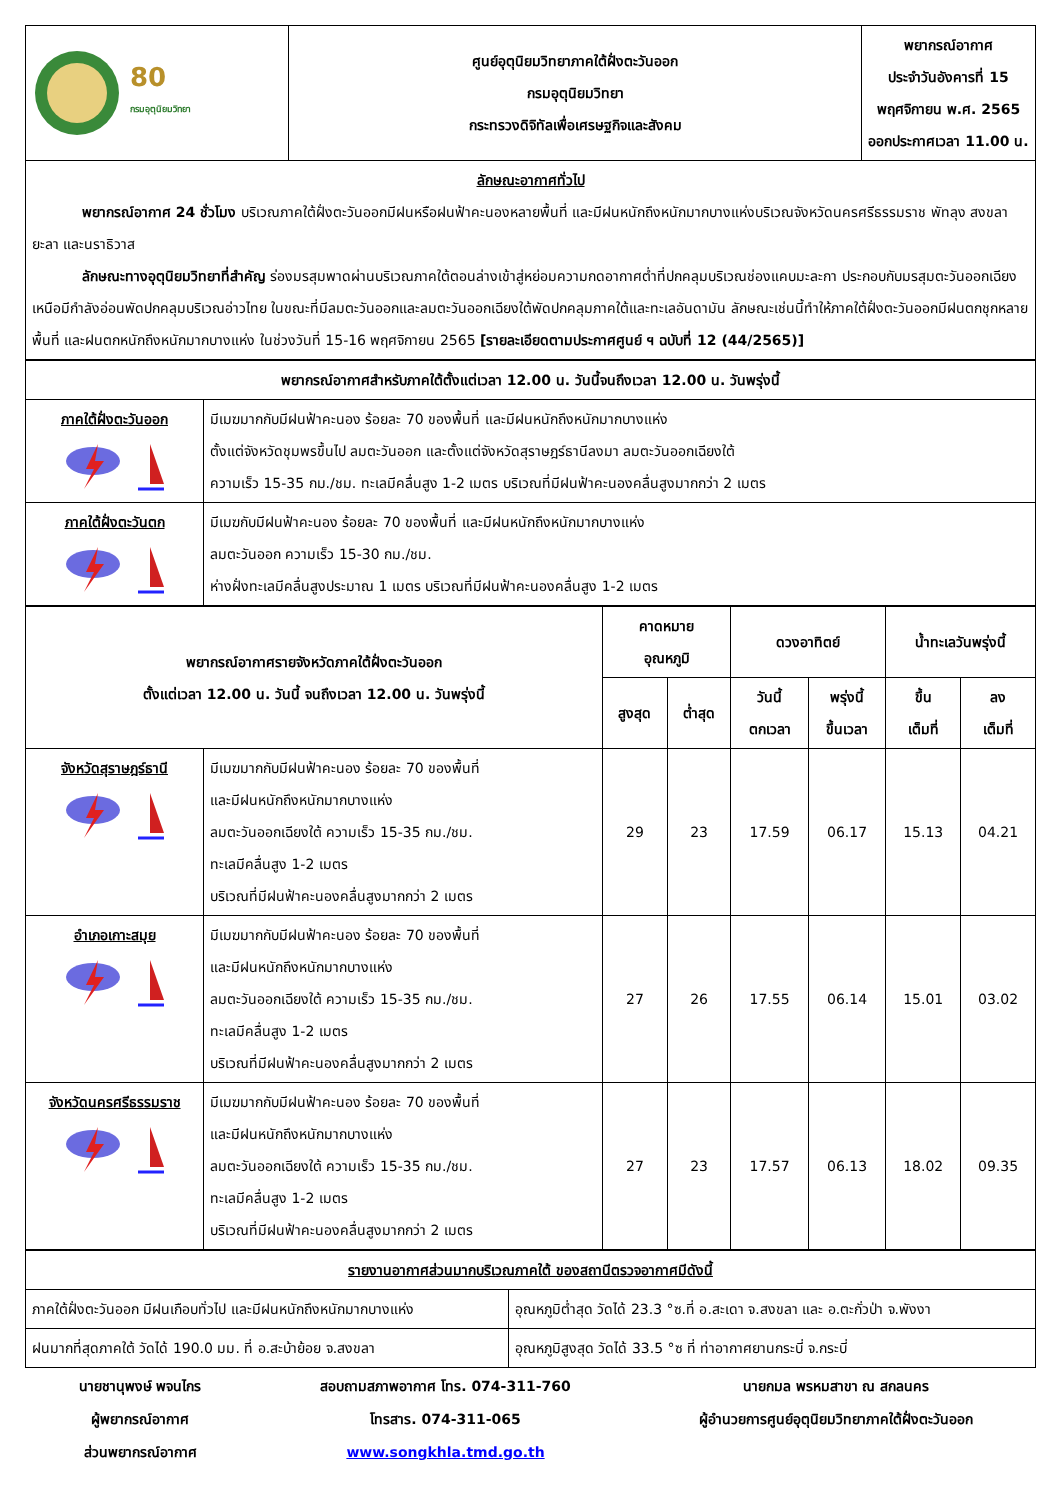| 80 กรมอุตุนิยมวิทยา | ศูนย์อุตุนิยมวิทยาภาคใต้ฝั่งตะวันออก กรมอุตุนิยมวิทยา กระทรวงดิจิทัลเพื่อเศรษฐกิจและสังคม | พยากรณ์อากาศ ประจำวันอังคารที่ 15 พฤศจิกายน พ.ศ. 2565 ออกประกาศเวลา 11.00 น. |
| ลักษณะอากาศทั่วไป พยากรณ์อากาศ 24 ชั่วโมง บริเวณภาคใต้ฝั่งตะวันออกมีฝนหรือฝนฟ้าคะนองหลายพื้นที่ และมีฝนหนักถึงหนักมากบางแห่งบริเวณจังหวัดนครศรีธรรมราช พัทลุง สงขลา ยะลา และนราธิวาส ลักษณะทางอุตุนิยมวิทยาที่สำคัญ ร่องมรสุมพาดผ่านบริเวณภาคใต้ตอนล่างเข้าสู่หย่อมความกดอากาศต่ำที่ปกคลุมบริเวณช่องแคบมะละกา ประกอบกับมรสุมตะวันออกเฉียงเหนือมีกำลังอ่อนพัดปกคลุมบริเวณอ่าวไทย ในขณะที่มีลมตะวันออกและลมตะวันออกเฉียงใต้พัดปกคลุมภาคใต้และทะเลอันดามัน ลักษณะเช่นนี้ทำให้ภาคใต้ฝั่งตะวันออกมีฝนตกชุกหลายพื้นที่ และฝนตกหนักถึงหนักมากบางแห่ง ในช่วงวันที่ 15-16 พฤศจิกายน 2565 [รายละเอียดตามประกาศศูนย์ ฯ ฉบับที่ 12 (44/2565)] | | |
| พยากรณ์อากาศสำหรับภาคใต้ตั้งแต่เวลา 12.00 น. วันนี้จนถึงเวลา 12.00 น. วันพรุ่งนี้ | |
| ภาคใต้ฝั่งตะวันออก | มีเมฆมากกับมีฝนฟ้าคะนอง ร้อยละ 70 ของพื้นที่ และมีฝนหนักถึงหนักมากบางแห่ง ตั้งแต่จังหวัดชุมพรขึ้นไป ลมตะวันออก และตั้งแต่จังหวัดสุราษฎร์ธานีลงมา ลมตะวันออกเฉียงใต้ ความเร็ว 15-35 กม./ชม. ทะเลมีคลื่นสูง 1-2 เมตร บริเวณที่มีฝนฟ้าคะนองคลื่นสูงมากกว่า 2 เมตร |
| ภาคใต้ฝั่งตะวันตก | มีเมฆกับมีฝนฟ้าคะนอง ร้อยละ 70 ของพื้นที่ และมีฝนหนักถึงหนักมากบางแห่ง ลมตะวันออก ความเร็ว 15-30 กม./ชม. ห่างฝั่งทะเลมีคลื่นสูงประมาณ 1 เมตร บริเวณที่มีฝนฟ้าคะนองคลื่นสูง 1-2 เมตร |
| พยากรณ์อากาศรายจังหวัดภาคใต้ฝั่งตะวันออก ตั้งแต่เวลา 12.00 น. วันนี้ จนถึงเวลา 12.00 น. วันพรุ่งนี้ | | คาดหมาย อุณหภูมิ | | ดวงอาทิตย์ | | น้ำทะเลวันพรุ่งนี้ | |
| --- | --- | --- | --- | --- | --- | --- | --- |
| | | สูงสุด | ต่ำสุด | วันนี้ ตกเวลา | พรุ่งนี้ ขึ้นเวลา | ขึ้น เต็มที่ | ลง เต็มที่ |
| จังหวัดสุราษฎร์ธานี | มีเมฆมากกับมีฝนฟ้าคะนอง ร้อยละ 70 ของพื้นที่ และมีฝนหนักถึงหนักมากบางแห่ง ลมตะวันออกเฉียงใต้ ความเร็ว 15-35 กม./ชม. ทะเลมีคลื่นสูง 1-2 เมตร บริเวณที่มีฝนฟ้าคะนองคลื่นสูงมากกว่า 2 เมตร | 29 | 23 | 17.59 | 06.17 | 15.13 | 04.21 |
| อำเภอเกาะสมุย | มีเมฆมากกับมีฝนฟ้าคะนอง ร้อยละ 70 ของพื้นที่ และมีฝนหนักถึงหนักมากบางแห่ง ลมตะวันออกเฉียงใต้ ความเร็ว 15-35 กม./ชม. ทะเลมีคลื่นสูง 1-2 เมตร บริเวณที่มีฝนฟ้าคะนองคลื่นสูงมากกว่า 2 เมตร | 27 | 26 | 17.55 | 06.14 | 15.01 | 03.02 |
| จังหวัดนครศรีธรรมราช | มีเมฆมากกับมีฝนฟ้าคะนอง ร้อยละ 70 ของพื้นที่ และมีฝนหนักถึงหนักมากบางแห่ง ลมตะวันออกเฉียงใต้ ความเร็ว 15-35 กม./ชม. ทะเลมีคลื่นสูง 1-2 เมตร บริเวณที่มีฝนฟ้าคะนองคลื่นสูงมากกว่า 2 เมตร | 27 | 23 | 17.57 | 06.13 | 18.02 | 09.35 |
| รายงานอากาศส่วนมากบริเวณภาคใต้ ของสถานีตรวจอากาศมีดังนี้ | |
| ภาคใต้ฝั่งตะวันออก มีฝนเกือบทั่วไป และมีฝนหนักถึงหนักมากบางแห่ง | อุณหภูมิต่ำสุด วัดได้ 23.3 °ซ.ที่ อ.สะเดา จ.สงขลา และ อ.ตะกั่วป่า จ.พังงา |
| ฝนมากที่สุดภาคใต้ วัดได้ 190.0 มม. ที่ อ.สะบ้าย้อย จ.สงขลา | อุณหภูมิสูงสุด วัดได้ 33.5 °ซ ที่ ท่าอากาศยานกระบี่ จ.กระบี่ |
นายชานุพงษ์ พจนไกร
ผู้พยากรณ์อากาศ
ส่วนพยากรณ์อากาศ
สอบถามสภาพอากาศ โทร. 074-311-760
โทรสาร. 074-311-065
www.songkhla.tmd.go.th
นายกมล พรหมสาขา ณ สกลนคร
ผู้อำนวยการศูนย์อุตุนิยมวิทยาภาคใต้ฝั่งตะวันออก